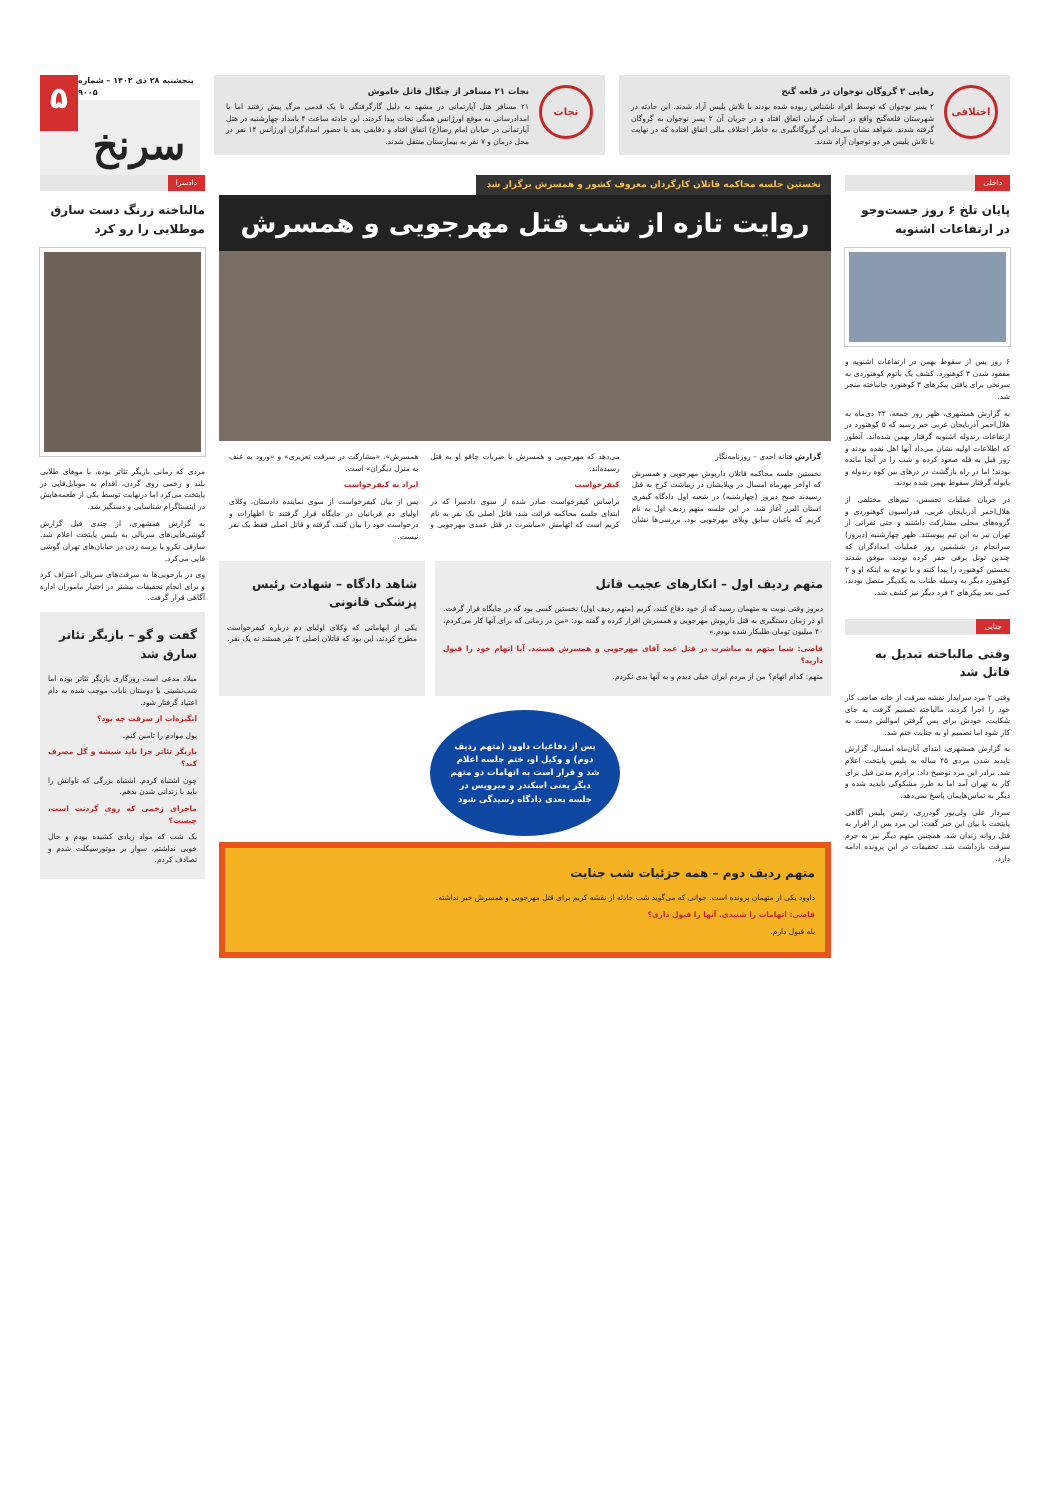اختلافی
رهایی ۲ گروگان نوجوان در قلعه گنج
۲ پسر نوجوان که توسط افراد ناشناس ربوده شده بودند با تلاش پلیس آزاد شدند. این حادثه در شهرستان قلعه‌گنج واقع در استان کرمان اتفاق افتاد و در جریان آن ۲ پسر نوجوان به گروگان گرفته شدند. شواهد نشان می‌داد این گروگانگیری به خاطر اختلاف مالی اتفاق افتاده که در نهایت با تلاش پلیس هر دو نوجوان آزاد شدند.
نجات
نجات ۲۱ مسافر از چنگال قاتل خاموش
۲۱ مسافر هتل آپارتمانی در مشهد به دلیل گازگرفتگی تا یک قدمی مرگ پیش رفتند اما با امدادرسانی به موقع اورژانس همگی نجات پیدا کردند. این حادثه ساعت ۴ بامداد چهارشنبه در هتل آپارتمانی در خیابان امام رضا(ع) اتفاق افتاد و دقایقی بعد با حضور امدادگران اورژانس ۱۴ نفر در محل درمان و ۷ نفر به بیمارستان منتقل شدند.
۵
پنجشنبه ۲۸ دی ۱۴۰۲ – شماره ۹۰۰۵
سرنخ
داخلی
پایان تلخ ۶ روز جست‌وجو در ارتفاعات اشنویه
۶ روز پس از سقوط بهمن در ارتفاعات اشنویه و مفقود شدن ۳ کوهنورد، کشف یک باتوم کوهنوردی به سرنخی برای یافتن پیکرهای ۳ کوهنورد جانباخته منجر شد.
به گزارش همشهری، ظهر روز جمعه، ۲۲ دی‌ماه به هلال‌احمر آذربایجان غربی خبر رسید که ۵ کوهنورد در ارتفاعات رندوله اشنویه گرفتار بهمن شده‌اند. آنطور که اطلاعات اولیه نشان می‌داد آنها اهل نقده بودند و روز قبل به قله صعود کرده و شب را در آنجا مانده بودند؛ اما در راه بازگشت در درهای بین کوه رندوله و بابوله گرفتار سقوط بهمن شده بودند.
در جریان عملیات تجسس، تیم‌های مختلفی از هلال‌احمر آذربایجان غربی، فدراسیون کوهنوردی و گروه‌های محلی مشارکت داشتند و حتی نفراتی از تهران نیز به این تیم پیوستند. ظهر چهارشنبه (دیروز) سرانجام در ششمین روز عملیات امدادگران که چندین تونل برفی حفر کرده بودند، موفق شدند نخستین کوهنورد را پیدا کنند و با توجه به اینکه او و ۲ کوهنورد دیگر به وسیله طناب به یکدیگر متصل بودند، کمی بعد پیکرهای ۲ فرد دیگر نیز کشف شد.
جنایی
وقتی مالباخته تبدیل به قاتل شد
وقتی ۲ مرد سرایدار نقشه سرقت از خانه صاحب کار خود را اجرا کردند، مالباخته تصمیم گرفت به جای شکایت، خودش برای پس گرفتن اموالش دست به کار شود اما تصمیم او به جنایت ختم شد.
به گزارش همشهری، ابتدای آبان‌ماه امسال، گزارش ناپدید شدن مردی ۴۵ ساله به پلیس پایتخت اعلام شد. برادر این مرد توضیح داد: برادرم مدتی قبل برای کار به تهران آمد اما به طرز مشکوکی ناپدید شده و دیگر به تماس‌هایمان پاسخ نمی‌دهد.
سردار علی ولی‌پور گودرزی، رئیس پلیس آگاهی پایتخت با بیان این خبر گفت: این مرد پس از اقرار به قتل روانه زندان شد. همچنین متهم دیگر نیز به جرم سرقت بازداشت شد. تحقیقات در این پرونده ادامه دارد.
نخستین جلسه محاکمه قاتلان کارگردان معروف کشور و همسرش برگزار شد
روایت تازه از شب قتل مهرجویی و همسرش
گزارش فتانه احدی – روزنامه‌نگار
نخستین جلسه محاکمه قاتلان داریوش مهرجویی و همسرش که اواخر مهرماه امسال در ویلایشان در زیباشت کرج به قتل رسیدند صبح دیروز (چهارشنبه) در شعبه اول دادگاه کیفری استان البرز آغاز شد. در این جلسه متهم ردیف اول به نام کریم که باغبان سابق ویلای مهرجویی بود، بررسی‌ها نشان می‌دهد که مهرجویی و همسرش با ضربات چاقو او به قتل رسیده‌اند.
کیفرخواست
براساس کیفرخواست صادر شده از سوی دادسرا که در ابتدای جلسه محاکمه قرائت شد، قاتل اصلی یک نفر به نام کریم است که اتهامش «مباشرت در قتل عمدی مهرجویی و همسرش»، «مشارکت در سرقت تعزیری» و «ورود به عنف به منزل دیگران» است.
ایراد به کیفرخواست
پس از بیان کیفرخواست از سوی نماینده دادستان، وکلای اولیای دم قربانیان در جایگاه قرار گرفتند تا اظهارات و درخواست خود را بیان کنند. گرفته و قاتل اصلی فقط یک نفر نیست.
متهم ردیف اول – انکارهای عجیب قاتل
دیروز وقتی نوبت به متهمان رسید که از خود دفاع کنند، کریم (متهم ردیف اول) نخستین کسی بود که در جایگاه قرار گرفت. او در زمان دستگیری به قتل داریوش مهرجویی و همسرش اقرار کرده و گفته بود: «من در زمانی که برای آنها کار می‌کردم، ۴۰ میلیون تومان طلبکار شده بودم.»
قاضی: شما متهم به مباشرت در قتل عمد آقای مهرجویی و همسرش هستید. آیا اتهام خود را قبول دارید؟
متهم: کدام اتهام؟ من از مردم ایران خیلی دیدم و به آنها بدی نکردم.
شاهد دادگاه – شهادت رئیس پزشکی قانونی
یکی از ابهاماتی که وکلای اولیای دم درباره کیفرخواست مطرح کردند، این بود که قاتلان اصلی ۲ نفر هستند نه یک نفر.
پس از دفاعیات داوود (متهم ردیف دوم) و وکیل او، ختم جلسه اعلام شد و قرار است به اتهامات دو متهم دیگر یعنی اسکندر و میرویس در جلسه بعدی دادگاه رسیدگی شود
متهم ردیف دوم – همه جزئیات شب جنایت
داوود یکی از متهمان پرونده است. جوانی که می‌گوید شب حادثه از نقشه کریم برای قتل مهرجویی و همسرش خبر نداشته.
قاضی: اتهامات را شنیدی. آنها را قبول داری؟
بله قبول دارم.
دادسرا
مالباخته زرنگ دست سارق موطلایی را رو کرد
مردی که زمانی بازیگر تئاتر بوده، با موهای طلایی بلند و زخمی روی گردن، اقدام به موبایل‌قاپی در پایتخت می‌کرد اما درنهایت توسط یکی از طعمه‌هایش در اینستاگرام شناسایی و دستگیر شد.
به گزارش همشهری، از چندی قبل گزارش گوشی‌قاپی‌های سریالی به پلیس پایتخت اعلام شد. سارقی تکرو با پرسه زدن در خیابان‌های تهران گوشی قاپی می‌کرد.
وی در بازجویی‌ها به سرقت‌های سریالی اعتراف کرد و برای انجام تحقیقات بیشتر در اختیار ماموران اداره آگاهی قرار گرفت.
گفت و گو – بازیگر تئاتر سارق شد
میلاد مدعی است روزگاری بازیگر تئاتر بوده اما شب‌نشینی با دوستان ناباب موجب شده به دام اعتیاد گرفتار شود.
انگیزه‌ات از سرقت چه بود؟
پول موادم را تامین کنم.
بازیگر تئاتر چرا باید شیشه و گل مصرف کند؟
چون اشتباه کردم. اشتباه بزرگی که تاوانش را باید با زندانی شدن بدهم.
ماجرای زخمی که روی گردنت است، چیست؟
یک شب که مواد زیادی کشیده بودم و حال خوبی نداشتم، سوار بر موتورسیکلت شدم و تصادف کردم.